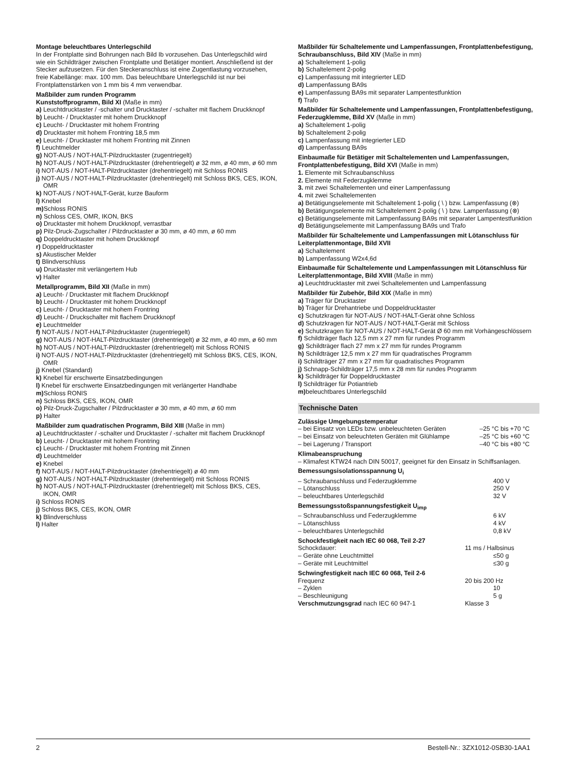Montage beleuchtbares Unterlegschild
In der Frontplatte sind Bohrungen nach Bild Ib vorzusehen. Das Unterlegschild wird wie ein Schildträger zwischen Frontplatte und Betätiger montiert. Anschließend ist der Stecker aufzusetzen. Für den Steckeranschluss ist eine Zugentlastung vorzusehen, freie Kabellänge: max. 100 mm. Das beleuchtbare Unterlegschild ist nur bei Frontplattenstärken von 1 mm bis 4 mm verwendbar.
Maßbilder zum runden Programm
Kunststoffprogramm, Bild XI (Maße in mm)
a) Leuchtdrucktaster / -schalter und Drucktaster / -schalter mit flachem Druckknopf
b) Leucht- / Drucktaster mit hohem Druckknopf
c) Leucht- / Drucktaster mit hohem Frontring
d) Drucktaster mit hohem Frontring 18,5 mm
e) Leucht- / Drucktaster mit hohem Frontring mit Zinnen
f) Leuchtmelder
g) NOT-AUS / NOT-HALT-Pilzdrucktaster (zugentriegelt)
h) NOT-AUS / NOT-HALT-Pilzdrucktaster (drehentriegelt) ø 32 mm, ø 40 mm, ø 60 mm
i) NOT-AUS / NOT-HALT-Pilzdrucktaster (drehentriegelt) mit Schloss RONIS
j) NOT-AUS / NOT-HALT-Pilzdrucktaster (drehentriegelt) mit Schloss BKS, CES, IKON, OMR
k) NOT-AUS / NOT-HALT-Gerät, kurze Bauform
l) Knebel
m) Schloss RONIS
n) Schloss CES, OMR, IKON, BKS
o) Drucktaster mit hohem Druckknopf, verrastbar
p) Pilz-Druck-Zugschalter / Pilzdrucktaster ø 30 mm, ø 40 mm, ø 60 mm
q) Doppeldrucktaster mit hohem Druckknopf
r) Doppeldrucktaster
s) Akustischer Melder
t) Blindverschluss
u) Drucktaster mit verlängertem Hub
v) Halter
Metallprogramm, Bild XII (Maße in mm)
a) Leucht- / Drucktaster mit flachem Druckknopf
b) Leucht- / Drucktaster mit hohem Druckknopf
c) Leucht- / Drucktaster mit hohem Frontring
d) Leucht- / Druckschalter mit flachem Druckknopf
e) Leuchtmelder
f) NOT-AUS / NOT-HALT-Pilzdrucktaster (zugentriegelt)
g) NOT-AUS / NOT-HALT-Pilzdrucktaster (drehentriegelt) ø 32 mm, ø 40 mm, ø 60 mm
h) NOT-AUS / NOT-HALT-Pilzdrucktaster (drehentriegelt) mit Schloss RONIS
i) NOT-AUS / NOT-HALT-Pilzdrucktaster (drehentriegelt) mit Schloss BKS, CES, IKON, OMR
j) Knebel (Standard)
k) Knebel für erschwerte Einsatzbedingungen
l) Knebel für erschwerte Einsatzbedingungen mit verlängerter Handhabe
m) Schloss RONIS
n) Schloss BKS, CES, IKON, OMR
o) Pilz-Druck-Zugschalter / Pilzdrucktaster ø 30 mm, ø 40 mm, ø 60 mm
p) Halter
Maßbilder zum quadratischen Programm, Bild XIII (Maße in mm)
a) Leuchtdrucktaster / -schalter und Drucktaster / -schalter mit flachem Druckknopf
b) Leucht- / Drucktaster mit hohem Frontring
c) Leucht- / Drucktaster mit hohem Frontring mit Zinnen
d) Leuchtmelder
e) Knebel
f) NOT-AUS / NOT-HALT-Pilzdrucktaster (drehentriegelt) ø 40 mm
g) NOT-AUS / NOT-HALT-Pilzdrucktaster (drehentriegelt) mit Schloss RONIS
h) NOT-AUS / NOT-HALT-Pilzdrucktaster (drehentriegelt) mit Schloss BKS, CES, IKON, OMR
i) Schloss RONIS
j) Schloss BKS, CES, IKON, OMR
k) Blindverschluss
l) Halter
Maßbilder für Schaltelemente und Lampenfassungen, Frontplattenbefestigung, Schraubanschluss, Bild XIV (Maße in mm)
a) Schaltelement 1-polig
b) Schaltelement 2-polig
c) Lampenfassung mit integrierter LED
d) Lampenfassung BA9s
e) Lampenfassung BA9s mit separater Lampentestfunktion
f) Trafo
Maßbilder für Schaltelemente und Lampenfassungen, Frontplattenbefestigung, Federzugklemme, Bild XV (Maße in mm)
a) Schaltelement 1-polig
b) Schaltelement 2-polig
c) Lampenfassung mit integrierter LED
d) Lampenfassung BA9s
Einbaumaße für Betätiger mit Schaltelementen und Lampenfassungen, Frontplattenbefestigung, Bild XVI (Maße in mm)
1. Elemente mit Schraubanschluss
2. Elemente mit Federzugklemme
3. mit zwei Schaltelementen und einer Lampenfassung
4. mit zwei Schaltelementen
a) Betätigungselemente mit Schaltelement 1-polig ( \ ) bzw. Lampenfassung (⊗)
b) Betätigungselemente mit Schaltelement 2-polig ( \ ) bzw. Lampenfassung (⊗)
c) Betätigungselemente mit Lampenfassung BA9s mit separater Lampentestfunktion
d) Betätigungselemente mit Lampenfassung BA9s und Trafo
Maßbilder für Schaltelemente und Lampenfassungen mit Lötanschluss für Leiterplattenmontage, Bild XVII
a) Schaltelement
b) Lampenfassung W2x4,6d
Einbaumaße für Schaltelemente und Lampenfassungen mit Lötanschluss für Leiterplattenmontage, Bild XVIII (Maße in mm)
a) Leuchtdrucktaster mit zwei Schaltelementen und Lampenfassung
Maßbilder für Zubehör, Bild XIX (Maße in mm)
a) Träger für Drucktaster
b) Träger für Drehantriebe und Doppeldrucktaster
c) Schutzkragen für NOT-AUS / NOT-HALT-Gerät ohne Schloss
d) Schutzkragen für NOT-AUS / NOT-HALT-Gerät mit Schloss
e) Schutzkragen für NOT-AUS / NOT-HALT-Gerät Ø 60 mm mit Vorhängeschlössern
f) Schildträger flach 12,5 mm x 27 mm für rundes Programm
g) Schildträger flach 27 mm x 27 mm für rundes Programm
h) Schildträger 12,5 mm x 27 mm für quadratisches Programm
i) Schildträger 27 mm x 27 mm für quadratisches Programm
j) Schnapp-Schildträger 17,5 mm x 28 mm für rundes Programm
k) Schildträger für Doppeldrucktaster
l) Schildträger für Potiantrieb
m) beleuchtbares Unterlegschild
Technische Daten
Zulässige Umgebungstemperatur
| – bei Einsatz von LEDs bzw. unbeleuchteten Geräten | –25 °C bis +70 °C |
| – bei Einsatz von beleuchteten Geräten mit Glühlampe | –25 °C bis +60 °C |
| – bei Lagerung / Transport | –40 °C bis +80 °C |
Klimabeanspruchung
– Klimafest KTW24 nach DIN 50017, geeignet für den Einsatz in Schiffsanlagen.
Bemessungsisolationsspannung U<sub>i</sub>
| – Schraubanschluss und Federzugklemme | 400 V |
| – Lötanschluss | 250 V |
| – beleuchtbares Unterlegschild | 32 V |
Bemessungsstoßspannungsfestigkeit U<sub>imp</sub>
| – Schraubanschluss und Federzugklemme | 6 kV |
| – Lötanschluss | 4 kV |
| – beleuchtbares Unterlegschild | 0,8 kV |
Schockfestigkeit nach IEC 60 068, Teil 2-27
| Schockdauer: | 11 ms / Halbsinus |
| – Geräte ohne Leuchtmittel | ≤50 g |
| – Geräte mit Leuchtmittel | ≤30 g |
Schwingfestigkeit nach IEC 60 068, Teil 2-6
| Frequenz | 20 bis 200 Hz |
| – Zyklen | 10 |
| – Beschleunigung | 5 g |
| Verschmutzungsgrad nach IEC 60 947-1 | Klasse 3 |
2 Bestell-Nr.: 3ZX1012-0SB30-1AA1